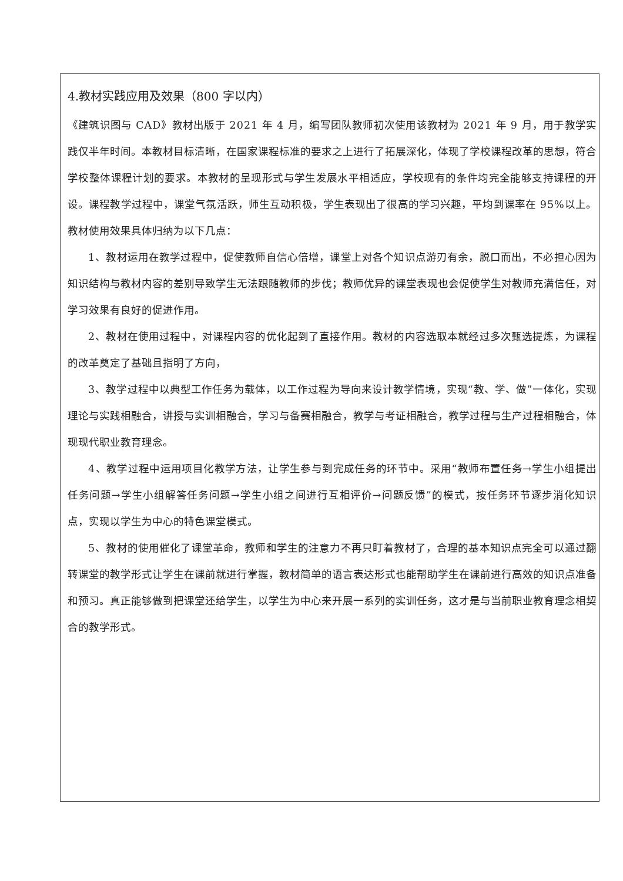4.教材实践应用及效果（800 字以内）
《建筑识图与 CAD》教材出版于 2021 年 4 月，编写团队教师初次使用该教材为 2021 年 9 月，用于教学实践仅半年时间。本教材目标清晰，在国家课程标准的要求之上进行了拓展深化，体现了学校课程改革的思想，符合学校整体课程计划的要求。本教材的呈现形式与学生发展水平相适应，学校现有的条件均完全能够支持课程的开设。课程教学过程中，课堂气氛活跃，师生互动积极，学生表现出了很高的学习兴趣，平均到课率在 95%以上。教材使用效果具体归纳为以下几点：
1、教材运用在教学过程中，促使教师自信心倍增，课堂上对各个知识点游刃有余，脱口而出，不必担心因为知识结构与教材内容的差别导致学生无法跟随教师的步伐；教师优异的课堂表现也会促使学生对教师充满信任，对学习效果有良好的促进作用。
2、教材在使用过程中，对课程内容的优化起到了直接作用。教材的内容选取本就经过多次甄选提炼，为课程的改革奠定了基础且指明了方向，
3、教学过程中以典型工作任务为载体，以工作过程为导向来设计教学情境，实现“教、学、做”一体化，实现理论与实践相融合，讲授与实训相融合，学习与备赛相融合，教学与考证相融合，教学过程与生产过程相融合，体现现代职业教育理念。
4、教学过程中运用项目化教学方法，让学生参与到完成任务的环节中。采用“教师布置任务→学生小组提出任务问题→学生小组解答任务问题→学生小组之间进行互相评价→问题反馈”的模式，按任务环节逐步消化知识点，实现以学生为中心的特色课堂模式。
5、教材的使用催化了课堂革命，教师和学生的注意力不再只盯着教材了，合理的基本知识点完全可以通过翻转课堂的教学形式让学生在课前就进行掌握，教材简单的语言表达形式也能帮助学生在课前进行高效的知识点准备和预习。真正能够做到把课堂还给学生，以学生为中心来开展一系列的实训任务，这才是与当前职业教育理念相契合的教学形式。